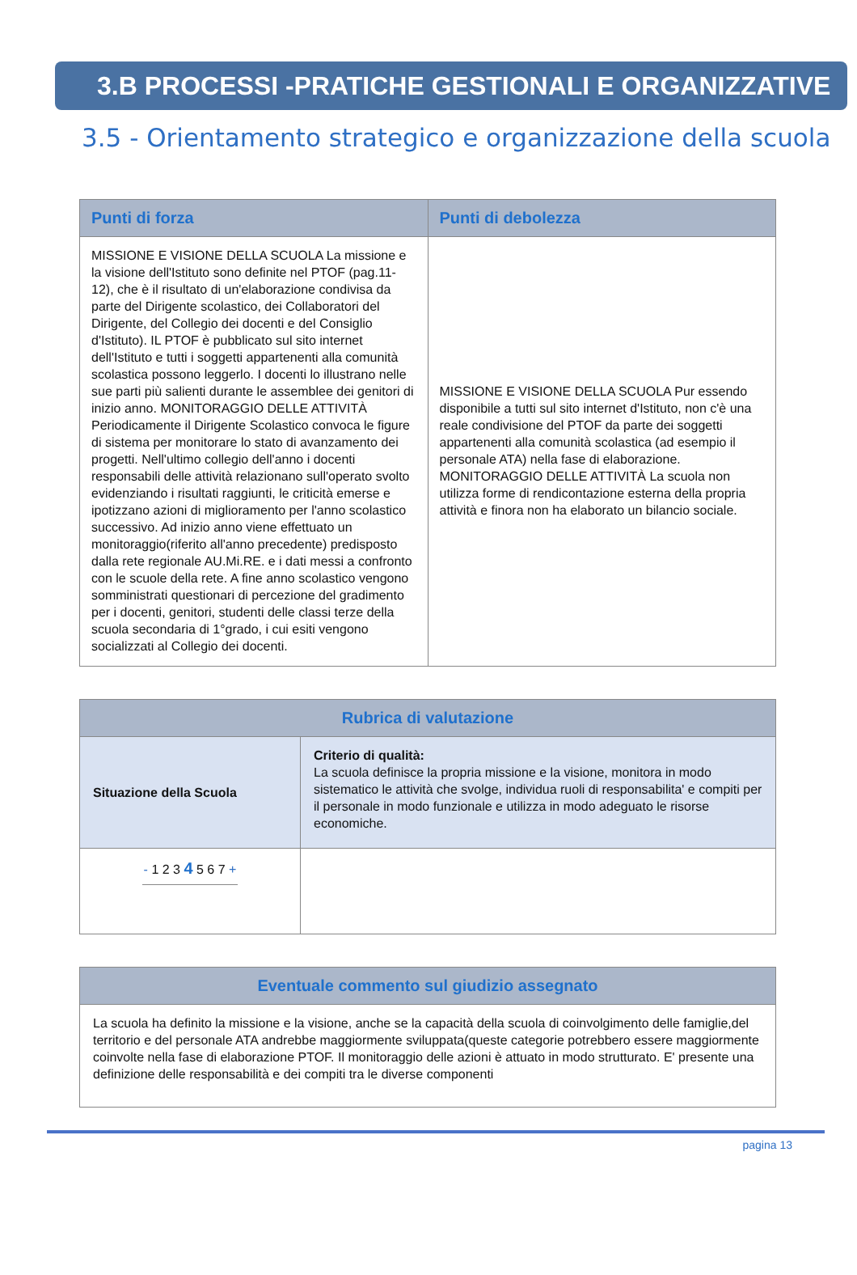3.B PROCESSI -PRATICHE GESTIONALI E ORGANIZZATIVE
3.5 - Orientamento strategico e organizzazione della scuola
| Punti di forza | Punti di debolezza |
| --- | --- |
| MISSIONE E VISIONE DELLA SCUOLA La missione e la visione dell'Istituto sono definite nel PTOF (pag.11-12), che è il risultato di un'elaborazione condivisa da parte del Dirigente scolastico, dei Collaboratori del Dirigente, del Collegio dei docenti e del Consiglio d'Istituto). IL PTOF è pubblicato sul sito internet dell'Istituto e tutti i soggetti appartenenti alla comunità scolastica possono leggerlo. I docenti lo illustrano nelle sue parti più salienti durante le assemblee dei genitori di inizio anno. MONITORAGGIO DELLE ATTIVITÀ Periodicamente il Dirigente Scolastico convoca le figure di sistema per monitorare lo stato di avanzamento dei progetti. Nell'ultimo collegio dell'anno i docenti responsabili delle attività relazionano sull'operato svolto evidenziando i risultati raggiunti, le criticità emerse e ipotizzano azioni di miglioramento per l'anno scolastico successivo. Ad inizio anno viene effettuato un monitoraggio(riferito all'anno precedente) predisposto dalla rete regionale AU.Mi.RE. e i dati messi a confronto con le scuole della rete. A fine anno scolastico vengono somministrati questionari di percezione del gradimento per i docenti, genitori, studenti delle classi terze della scuola secondaria di 1°grado, i cui esiti vengono socializzati al Collegio dei docenti. | MISSIONE E VISIONE DELLA SCUOLA Pur essendo disponibile a tutti sul sito internet d'Istituto, non c'è una reale condivisione del PTOF da parte dei soggetti appartenenti alla comunità scolastica (ad esempio il personale ATA) nella fase di elaborazione. MONITORAGGIO DELLE ATTIVITÀ La scuola non utilizza forme di rendicontazione esterna della propria attività e finora non ha elaborato un bilancio sociale. |
| Rubrica di valutazione | |
| --- | --- |
| Situazione della Scuola | Criterio di qualità: La scuola definisce la propria missione e la visione, monitora in modo sistematico le attività che svolge, individua ruoli di responsabilita' e compiti per il personale in modo funzionale e utilizza in modo adeguato le risorse economiche. |
| - 1 2 3 4 5 6 7 + | |
| Eventuale commento sul giudizio assegnato |
| --- |
| La scuola ha definito la missione e la visione, anche se la capacità della scuola di coinvolgimento delle famiglie,del territorio e del personale ATA andrebbe maggiormente sviluppata(queste categorie potrebbero essere maggiormente coinvolte nella fase di elaborazione PTOF. Il monitoraggio delle azioni è attuato in modo strutturato. E' presente una definizione delle responsabilità e dei compiti tra le diverse componenti |
pagina 13